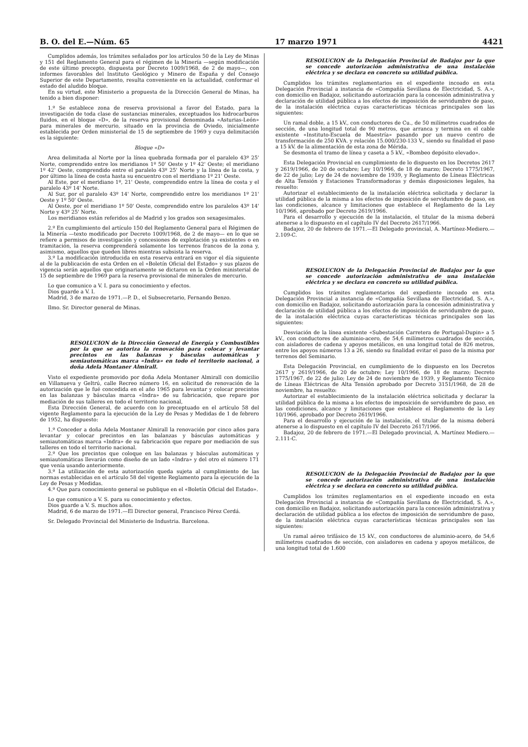B. O. del E.—Núm. 65 17 marzo 1971 4421
Cumplidos además, los trámites señalados por los artículos 50 de la Ley de Minas y 151 del Reglamento General para el régimen de la Minería —según modificación de este último precepto, dispuesta por Decreto 1009/1968, de 2 de mayo—, con informes favorables del Instituto Geológico y Minero de España y del Consejo Superior de este Departamento, resulta conveniente en la actualidad, conformar el estado del aludido bloque.
En su virtud, este Ministerio a propuesta de la Dirección General de Minas, ha tenido a bien disponer:
1.º Se establece zona de reserva provisional a favor del Estado, para la investigación de toda clase de sustancias minerales, exceptuados los hidrocarburos fluidos, en el bloque «D», de la reserva provisional denominada «Asturias-León» para minerales de mercurio, situado en la provincia de Oviedo, inicialmente establecida por Orden ministerial de 15 de septiembre de 1969 y cuya delimitación es la siguiente:
Bloque «D»
Area delimitada al Norte por la línea quebrada formada por el paralelo 43º 25' Norte, comprendido entre los meridianos 1º 50' Oeste y 1º 42' Oeste; el meridiano 1º 42' Oeste, comprendido entre el paralelo 43º 25' Norte y la línea de la costa, y por último la línea de costa hasta su encuentro con el meridiano 1º 21' Oeste.
Al Este, por el meridiano 1º, 21' Oeste, comprendido entre la línea de costa y el paralelo 43º 14' Norte.
Al Sur, por el paralelo 43º 14' Norte, comprendido entre los meridianos 1º 21' Oeste y 1º 50' Oeste.
Al Oeste, por el meridiano 1º 50' Oeste, comprendido entre los paralelos 43º 14' Norte y 43º 25' Norte.
Los meridianos están referidos al de Madrid y los grados son sexagesimales.
2.º En cumplimiento del artículo 150 del Reglamento General para el Régimen de la Minería —texto modificado por Decreto 1009/1968, de 2 de mayo— en lo que se refiere a permisos de investigación y concesiones de explotación ya existentes o en tramitación, la reserva comprenderá solamente los terrenos francos de la zona y, asimismo, aquellos que queden libres mientras subsista la reserva.
3.º La modificación introducida en esta reserva entrará en vigor el día siguiente al de la publicación de esta Orden en el «Boletín Oficial del Estado» y sus plazos de vigencia serán aquellos que originariamente se dictaron en la Orden ministerial de 15 de septiembre de 1969 para la reserva provisional de minerales de mercurio.
Lo que comunico a V. I. para su conocimiento y efectos.
Dios guarde a V. I.
Madrid, 3 de marzo de 1971.—P. D., el Subsecretario, Fernando Benzo.
Ilmo. Sr. Director general de Minas.
RESOLUCION de la Dirección General de Energía y Combustibles por la que se autoriza la renovación para colocar y levantar precintos en las balanzas y básculas automáticas y semiautomáticas marca «Indra» en todo el territorio nacional, a doña Adela Montaner Almirall.
Visto el expediente promovido por doña Adela Montaner Almirall con domicilio en Villanueva y Geltrú, calle Recreo número 16, en solicitud de renovación de la autorización que le fué concedida en el año 1965 para levantar y colocar precintos en las balanzas y básculas marca «Indra» de su fabricación, que repare por mediación de sus talleres en todo el territorio nacional,
Esta Dirección General, de acuerdo con lo preceptuado en el artículo 58 del vigente Reglamento para la ejecución de la Ley de Pesas y Medidas de 1 de febrero de 1952, ha dispuesto:
1.º Conceder a doña Adela Montaner Almirall la renovación por cinco años para levantar y colocar precintos en las balanzas y básculas automáticas y semiautomáticas marca «Indra» de su fabricación que repare por mediación de sus talleres en todo el territorio nacional.
2.º Que los precintos que coloque en las balanzas y básculas automáticas y semiautomáticas llevarán como diseño de un lado «Indra» y del otro el número 171 que venía usando anteriormente.
3.º La utilización de esta autorización queda sujeta al cumplimiento de las normas establecidas en el artículo 58 del vigente Reglamento para la ejecución de la Ley de Pesas y Medidas.
4.º Que para conocimiento general se publique en el «Boletín Oficial del Estado».
Lo que comunico a V. S. para su conocimiento y efectos.
Dios guarde a V. S. muchos años.
Madrid, 6 de marzo de 1971.—El Director general, Francisco Pérez Cerdá.
Sr. Delegado Provincial del Ministerio de Industria. Barcelona.
RESOLUCION de la Delegación Provincial de Badajoz por la que se concede autorización administrativa de una instalación eléctrica y se declara en concreto su utilidad pública.
Cumplidos los trámites reglamentarios en el expediente incoado en esta Delegación Provincial a instancia de «Compañía Sevillana de Electricidad, S. A.», con domicilio en Badajoz, solicitando autorización para la concesión administrativa y declaración de utilidad pública a los efectos de imposición de servidumbre de paso, de la instalación eléctrica cuyas características técnicas principales son las siguientes:
Un ramal doble, a 15 kV., con conductores de Cu., de 50 milímetros cuadrados de sección, de una longitud total de 90 metros, que arranca y termina en el cable existente «Instituto-Escuela de Maestría» pasando por un nuevo centro de transformación de 250 KVA. y relación 15.000/230-133 V., siendo su finalidad el paso a 15 kV. de la alimentación de esta zona de Mérida.
Se desmonta el tramo de línea y caseta a 5 kV., «Bombeo depósito elevado».
Esta Delegación Provincial en cumplimiento de lo dispuesto en los Decretos 2617 y 2619/1966, de 20 de octubre; Ley 10/1966, de 18 de marzo; Decreto 1775/1967, de 22 de julio; Ley de 24 de noviembre de 1939, y Reglamento de Líneas Eléctricas de Alta Tensión y Estaciones Transformadoras y demás disposiciones legales, ha resuelto:
Autorizar el establecimiento de la instalación eléctrica solicitada y declarar la utilidad pública de la misma a los efectos de imposición de servidumbre de paso, en las condiciones, alcance y limitaciones que establece el Reglamento de la Ley 10/1966, aprobado por Decreto 2619/1966.
Para el desarrollo y ejecución de la instalación, el titular de la misma deberá atenerse a lo dispuesto en el capítulo IV del Decreto 2617/1966.
Badajoz, 20 de febrero de 1971.—El Delegado provincial, A. Martínez-Mediero.—2.109-C.
RESOLUCION de la Delegación Provincial de Badajoz por la que se concede autorización administrativa de una instalación eléctrica y se declara en concreto su utilidad pública.
Cumplidos los trámites reglamentarios del expediente incoado en esta Delegación Provincial a instancia de «Compañía Sevillana de Electricidad, S. A.», con domicilio en Badajoz, solicitando autorización para la concesión administrativa y declaración de utilidad pública a los efectos de imposición de servidumbre de paso, de la instalación eléctrica cuyas características técnicas principales son las siguientes:
Desviación de la línea existente «Subestación Carretera de Portugal-Dupin» a 5 kV., con conductores de aluminio-acero, de 54,6 milímetros cuadrados de sección, con aisladores de cadena y apoyos metálicos, en una longitud total de 826 metros, entre los apoyos números 13 a 26, siendo su finalidad evitar el paso de la misma por terrenos del Seminario.
Esta Delegación Provincial, en cumplimiento de lo dispuesto en los Decretos 2617 y 2619/1966, de 20 de octubre; Ley 10/1966, de 18 de marzo; Decreto 1775/1967, de 22 de julio; Ley de 24 de noviembre de 1939, y Reglamento Técnico de Líneas Eléctricas de Alta Tensión aprobado por Decreto 3151/1968, de 28 de noviembre, ha resuelto:
Autorizar el establecimiento de la instalación eléctrica solicitada y declarar la utilidad pública de la misma a los efectos de imposición de servidumbre de paso, en las condiciones, alcance y limitaciones que establece el Reglamento de la Ley 10/1966, aprobado por Decreto 2619/1966.
Para el desarrollo y ejecución de la instalación, el titular de la misma deberá atenerse a lo dispuesto en el capítulo IV del Decreto 2617/1966.
Badajoz, 20 de febrero de 1971.—El Delegado provincial, A. Martínez Mediero.—2.111-C.
RESOLUCION de la Delegación Provincial de Badajoz por la que se concede autorización administrativa de una instalación eléctrica y se declara en concreto su utilidad pública.
Cumplidos los trámites reglamentarios en el expediente incoado en esta Delegación Provincial a instancia de «Compañía Sevillana de Electricidad, S. A.», con domicilio en Badajoz, solicitando autorización para la concesión administrativa y declaración de utilidad pública a los efectos de imposición de servidumbre de paso, de la instalación eléctrica cuyas características técnicas principales son las siguientes:
Un ramal aéreo trifásico de 15 kV., con conductores de aluminio-acero, de 54,6 milímetros cuadrados de sección, con aisladores en cadena y apoyos metálicos, de una longitud total de 1.600